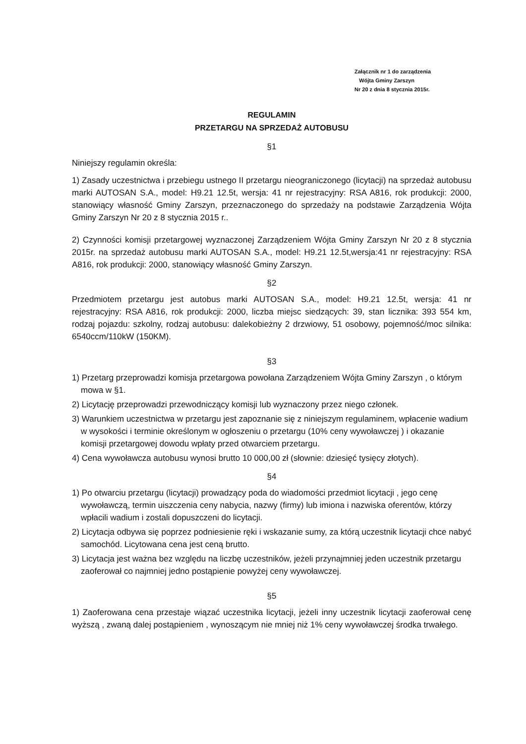Załącznik nr 1 do zarządzenia
Wójta Gminy Zarszyn
Nr 20 z dnia 8 stycznia 2015r.
REGULAMIN
PRZETARGU NA SPRZEDAŻ AUTOBUSU
§1
Niniejszy regulamin określa:
1) Zasady uczestnictwa i przebiegu ustnego II przetargu nieograniczonego (licytacji) na sprzedaż autobusu marki AUTOSAN S.A., model: H9.21 12.5t, wersja: 41 nr rejestracyjny: RSA A816, rok produkcji: 2000, stanowiący własność Gminy Zarszyn, przeznaczonego do sprzedaży na podstawie Zarządzenia Wójta Gminy Zarszyn Nr 20 z 8 stycznia 2015 r..
2) Czynności komisji przetargowej wyznaczonej Zarządzeniem Wójta Gminy Zarszyn Nr 20 z 8 stycznia 2015r. na sprzedaż autobusu marki AUTOSAN S.A., model: H9.21 12.5t,wersja:41 nr rejestracyjny: RSA A816, rok produkcji: 2000, stanowiący własność Gminy Zarszyn.
§2
Przedmiotem przetargu jest autobus marki AUTOSAN S.A., model: H9.21 12.5t, wersja: 41 nr rejestracyjny: RSA A816, rok produkcji: 2000, liczba miejsc siedzących: 39, stan licznika: 393 554 km, rodzaj pojazdu: szkolny, rodzaj autobusu: dalekobieżny 2 drzwiowy, 51 osobowy, pojemność/moc silnika: 6540ccm/110kW (150KM).
§3
1) Przetarg przeprowadzi komisja przetargowa powołana Zarządzeniem Wójta Gminy Zarszyn , o którym mowa w §1.
2) Licytację przeprowadzi przewodniczący komisji lub wyznaczony przez niego członek.
3) Warunkiem uczestnictwa w przetargu jest zapoznanie się z niniejszym regulaminem, wpłacenie wadium w wysokości i terminie określonym w ogłoszeniu o przetargu (10% ceny wywoławczej ) i okazanie komisji przetargowej dowodu wpłaty przed otwarciem przetargu.
4) Cena wywoławcza autobusu wynosi brutto 10 000,00 zł (słownie: dziesięć tysięcy złotych).
§4
1) Po otwarciu przetargu (licytacji) prowadzący poda do wiadomości przedmiot licytacji , jego cenę wywoławczą, termin uiszczenia ceny nabycia, nazwy (firmy) lub imiona i nazwiska oferentów, którzy wpłacili wadium i zostali dopuszczeni do licytacji.
2) Licytacja odbywa się poprzez podniesienie ręki i wskazanie sumy, za którą uczestnik licytacji chce nabyć samochód. Licytowana cena jest ceną brutto.
3) Licytacja jest ważna bez względu na liczbę uczestników, jeżeli przynajmniej jeden uczestnik przetargu zaoferował co najmniej jedno postąpienie powyżej ceny wywoławczej.
§5
1) Zaoferowana cena przestaje wiązać uczestnika licytacji, jeżeli inny uczestnik licytacji zaoferował cenę wyższą , zwaną dalej postąpieniem , wynoszącym nie mniej niż 1% ceny wywoławczej środka trwałego.